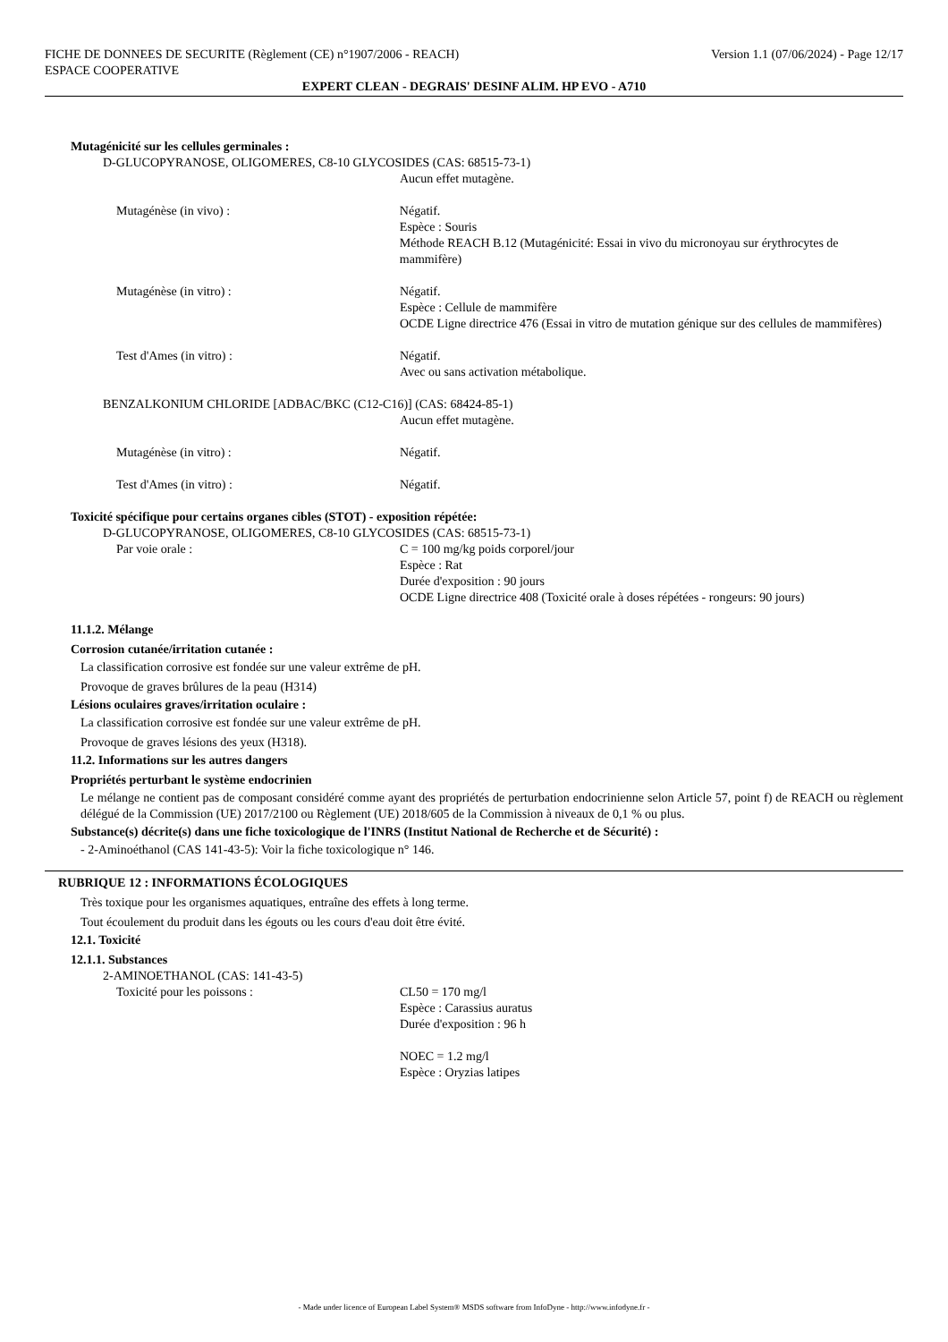FICHE DE DONNEES DE SECURITE (Règlement (CE) n°1907/2006 - REACH) Version 1.1 (07/06/2024) - Page 12/17
ESPACE COOPERATIVE
EXPERT CLEAN - DEGRAIS' DESINF ALIM. HP EVO - A710
Mutagénicité sur les cellules germinales :
D-GLUCOPYRANOSE, OLIGOMERES, C8-10 GLYCOSIDES (CAS: 68515-73-1)
Aucun effet mutagène.
Mutagénèse (in vivo) : Négatif.
Espèce : Souris
Méthode REACH B.12 (Mutagénicité: Essai in vivo du micronoyau sur érythrocytes de mammifère)
Mutagénèse (in vitro) : Négatif.
Espèce : Cellule de mammifère
OCDE Ligne directrice 476 (Essai in vitro de mutation génique sur des cellules de mammifères)
Test d'Ames (in vitro) : Négatif.
Avec ou sans activation métabolique.
BENZALKONIUM CHLORIDE [ADBAC/BKC (C12-C16)] (CAS: 68424-85-1)
Aucun effet mutagène.
Mutagénèse (in vitro) : Négatif.
Test d'Ames (in vitro) : Négatif.
Toxicité spécifique pour certains organes cibles (STOT) - exposition répétée:
D-GLUCOPYRANOSE, OLIGOMERES, C8-10 GLYCOSIDES (CAS: 68515-73-1)
Par voie orale : C = 100 mg/kg poids corporel/jour
Espèce : Rat
Durée d'exposition : 90 jours
OCDE Ligne directrice 408 (Toxicité orale à doses répétées - rongeurs: 90 jours)
11.1.2. Mélange
Corrosion cutanée/irritation cutanée :
La classification corrosive est fondée sur une valeur extrême de pH.
Provoque de graves brûlures de la peau (H314)
Lésions oculaires graves/irritation oculaire :
La classification corrosive est fondée sur une valeur extrême de pH.
Provoque de graves lésions des yeux (H318).
11.2. Informations sur les autres dangers
Propriétés perturbant le système endocrinien
Le mélange ne contient pas de composant considéré comme ayant des propriétés de perturbation endocrinienne selon Article 57, point f) de REACH ou règlement délégué de la Commission (UE) 2017/2100 ou Règlement (UE) 2018/605 de la Commission à niveaux de 0,1 % ou plus.
Substance(s) décrite(s) dans une fiche toxicologique de l'INRS (Institut National de Recherche et de Sécurité) :
- 2-Aminoéthanol (CAS 141-43-5): Voir la fiche toxicologique n° 146.
RUBRIQUE 12 : INFORMATIONS ÉCOLOGIQUES
Très toxique pour les organismes aquatiques, entraîne des effets à long terme.
Tout écoulement du produit dans les égouts ou les cours d'eau doit être évité.
12.1. Toxicité
12.1.1. Substances
2-AMINOETHANOL (CAS: 141-43-5)
Toxicité pour les poissons : CL50 = 170 mg/l
Espèce : Carassius auratus
Durée d'exposition : 96 h
NOEC = 1.2 mg/l
Espèce : Oryzias latipes
- Made under licence of European Label System® MSDS software from InfoDyne - http://www.infodyne.fr -